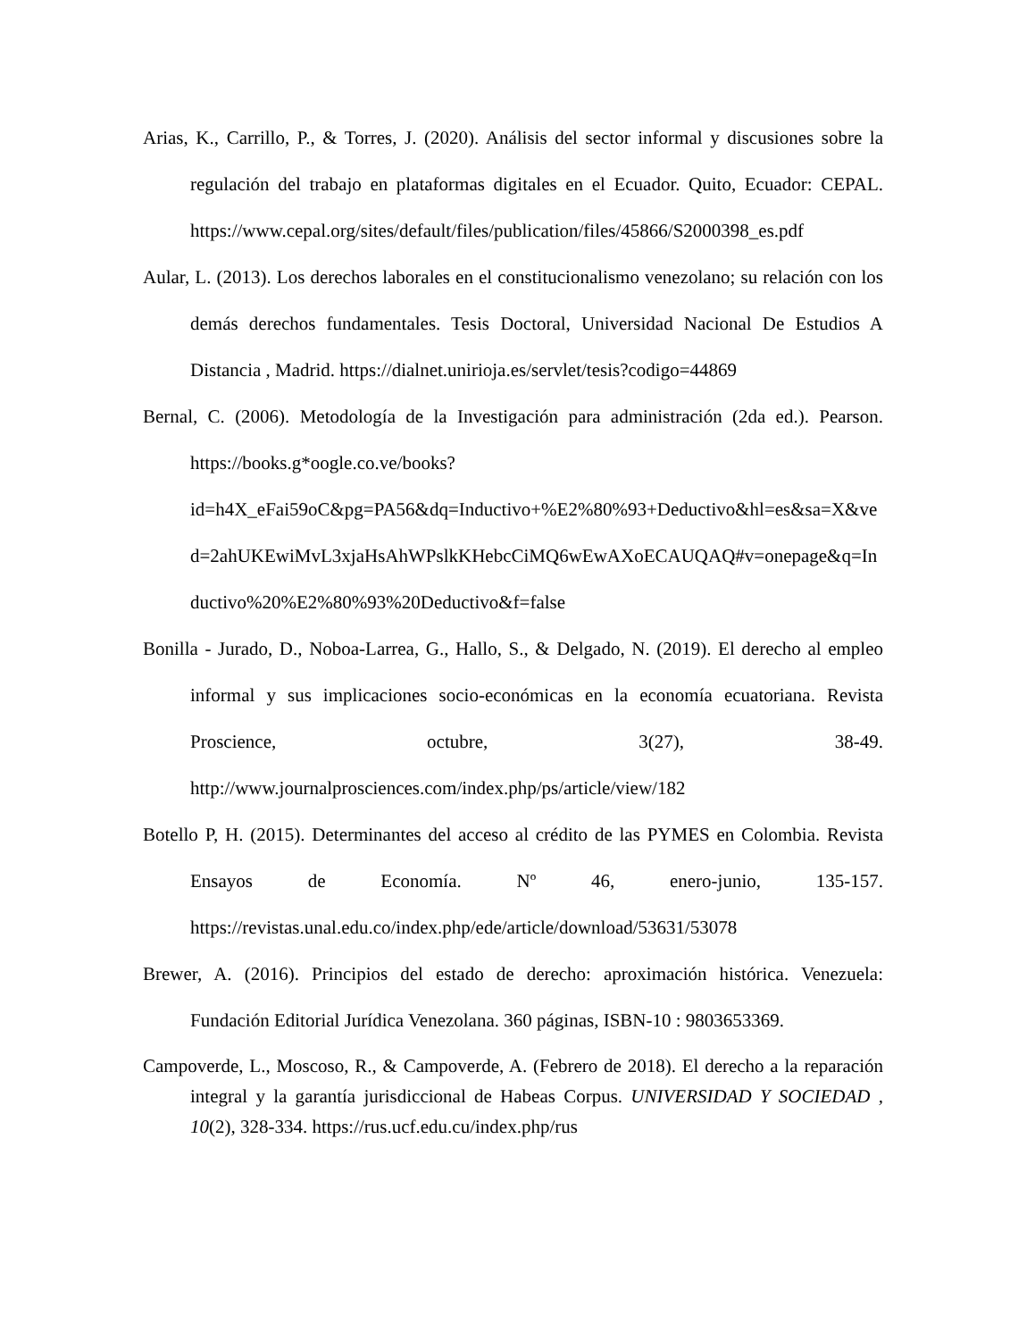Arias, K., Carrillo, P., & Torres, J. (2020). Análisis del sector informal y discusiones sobre la regulación del trabajo en plataformas digitales en el Ecuador. Quito, Ecuador: CEPAL. https://www.cepal.org/sites/default/files/publication/files/45866/S2000398_es.pdf
Aular, L. (2013). Los derechos laborales en el constitucionalismo venezolano; su relación con los demás derechos fundamentales. Tesis Doctoral, Universidad Nacional De Estudios A Distancia , Madrid. https://dialnet.unirioja.es/servlet/tesis?codigo=44869
Bernal, C. (2006). Metodología de la Investigación para administración (2da ed.). Pearson. https://books.g*oogle.co.ve/books?id=h4X_eFai59oC&pg=PA56&dq=Inductivo+%E2%80%93+Deductivo&hl=es&sa=X&ved=2ahUKEwiMvL3xjaHsAhWPslkKHebcCiMQ6wEwAXoECAUQAQ#v=onepage&q=Inductivo%20%E2%80%93%20Deductivo&f=false
Bonilla - Jurado, D., Noboa-Larrea, G., Hallo, S., & Delgado, N. (2019). El derecho al empleo informal y sus implicaciones socio-económicas en la economía ecuatoriana. Revista Proscience, octubre, 3(27), 38-49. http://www.journalprosciences.com/index.php/ps/article/view/182
Botello P, H. (2015). Determinantes del acceso al crédito de las PYMES en Colombia. Revista Ensayos de Economía. Nº 46, enero-junio, 135-157. https://revistas.unal.edu.co/index.php/ede/article/download/53631/53078
Brewer, A. (2016). Principios del estado de derecho: aproximación histórica. Venezuela: Fundación Editorial Jurídica Venezolana. 360 páginas, ISBN-10 : 9803653369.
Campoverde, L., Moscoso, R., & Campoverde, A. (Febrero de 2018). El derecho a la reparación integral y la garantía jurisdiccional de Habeas Corpus. UNIVERSIDAD Y SOCIEDAD , 10(2), 328-334. https://rus.ucf.edu.cu/index.php/rus